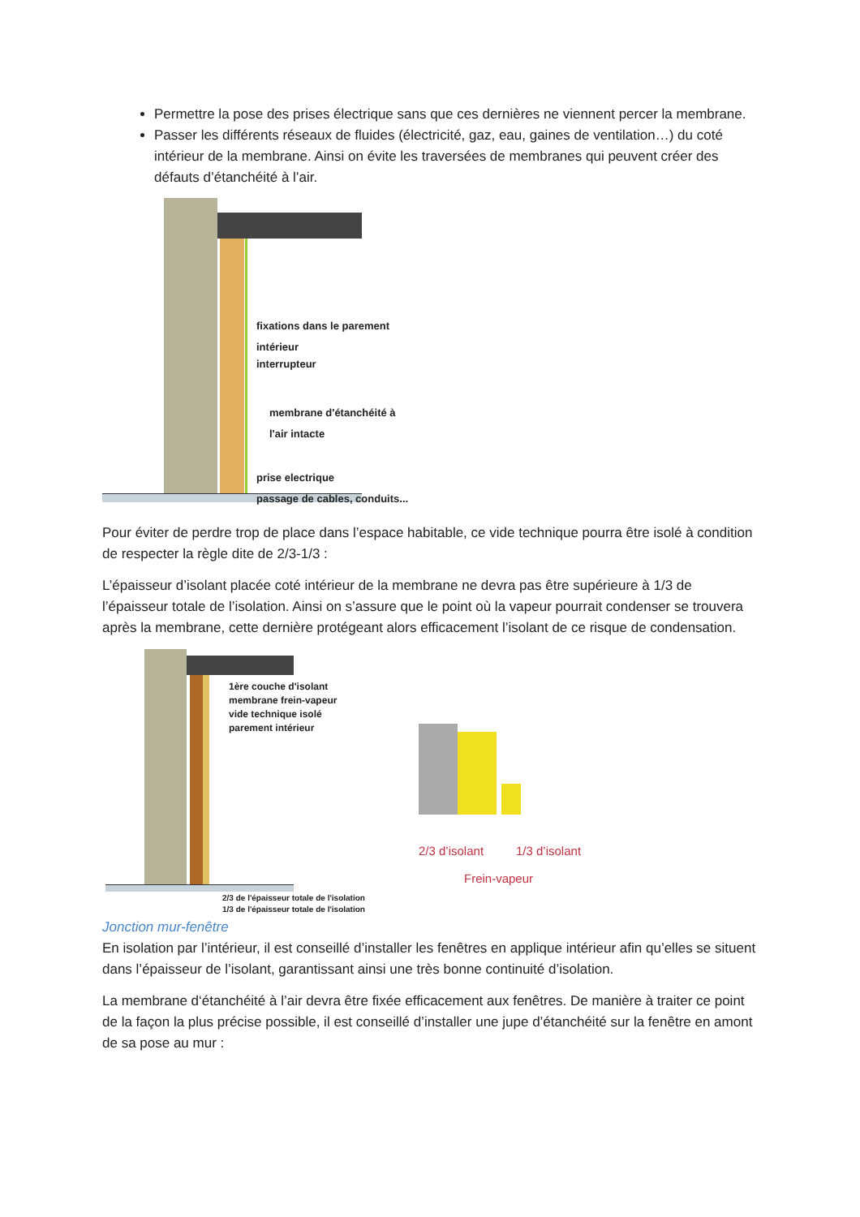Permettre la pose des prises électrique sans que ces dernières ne viennent percer la membrane.
Passer les différents réseaux de fluides (électricité, gaz, eau, gaines de ventilation…) du coté intérieur de la membrane. Ainsi on évite les traversées de membranes qui peuvent créer des défauts d’étanchéité à l’air.
fixations dans le parement
intérieur
interrupteur
membrane d'étanchéité à
l'air intacte
prise electrique
passage de cables, conduits...
Pour éviter de perdre trop de place dans l’espace habitable, ce vide technique pourra être isolé à condition de respecter la règle dite de 2/3-1/3 :
L’épaisseur d’isolant placée coté intérieur de la membrane ne devra pas être supérieure à 1/3 de l’épaisseur totale de l’isolation. Ainsi on s’assure que le point où la vapeur pourrait condenser se trouvera après la membrane, cette dernière protégeant alors efficacement l’isolant de ce risque de condensation.
1ère couche d'isolant
membrane frein-vapeur
vide technique isolé
parement intérieur
2/3 de l'épaisseur totale de l'isolation
1/3 de l'épaisseur totale de l'isolation
2/3 d’isolant 1/3 d’isolant
Frein-vapeur
Jonction mur-fenêtre
En isolation par l’intérieur, il est conseillé d’installer les fenêtres en applique intérieur afin qu’elles se situent dans l’épaisseur de l’isolant, garantissant ainsi une très bonne continuité d’isolation.
La membrane d‘étanchéité à l’air devra être fixée efficacement aux fenêtres. De manière à traiter ce point de la façon la plus précise possible, il est conseillé d’installer une jupe d’étanchéité sur la fenêtre en amont de sa pose au mur :